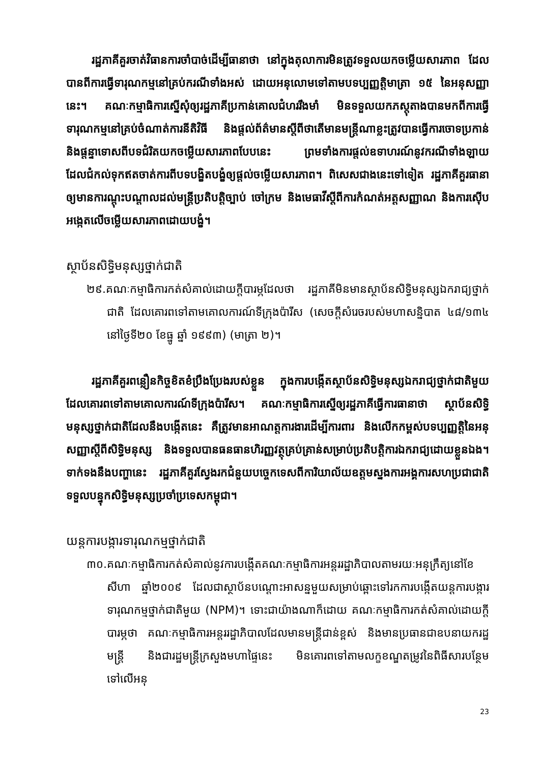រដ្ឋភាគីគួរចាត់វិធានការចាំបាច់ដើម្បីធានាថា នៅក្នុងតុលាការមិនត្រូវទទួលយកចម្លើយសារភាព ដែលបានពីការធ្វើទារុណកម្មនៅគ្រប់ករណីទាំងអស់ ដោយអនុលោមទៅតាមបទប្បញ្ញត្តិមាត្រា ១៥ នៃអនុសញ្ញានេះ។ គណៈកម្មាធិការស្នើសុំឲ្យរដ្ឋភាគីប្រកាន់គោលជំហររឹងមាំ មិនទទួលយកភស្តុតាងបានមកពីការធ្វើទារុណកម្មនៅគ្រប់ចំណាត់ការនីតិវិធី និងផ្តល់ព័ត៌មានស្តីពីថាតើមានមន្ត្រីណាខ្លះត្រូវបានធ្វើការចោទប្រកាន់ និងផ្តន្ទាទោសពីបទជំរិតយកចម្លើយសារភាពបែបនេះ ព្រមទាំងការផ្តល់ឧទាហរណ៍នូវករណីទាំងឡាយ ដែលជំកល់ទុកឥតចាត់ការពីបទបង្ខិតបង្ខំឲ្យផ្តល់ចម្លើយសារភាព។ ពិសេសជាងនេះទៅទៀត រដ្ឋភាគីគួរធានាឲ្យមានការណ្តុះបណ្តាលដល់មន្ត្រីប្រតិបត្តិច្បាប់ ចៅក្រម និងមេធាវីស្តីពីការកំណត់អត្តសញ្ញាណ និងការស៊ើបអង្កេតលើចម្លើយសារភាពដោយបង្ខំ។
ស្ថាប័នសិទ្ធិមនុស្សថ្នាក់ជាតិ
២៩.គណៈកម្មាធិការកត់សំគាល់ដោយក្តីបារម្ភដែលថា រដ្ឋភាគីមិនមានស្ថាប័នសិទ្ធិមនុស្សឯករាជ្យថ្នាក់ជាតិ ដែលគោរពទៅតាមគោលការណ៍ទីក្រុងប៉ារីស (សេចក្តីសំរេចរបស់មហាសន្និបាត ៤៨/១៣៤ នៅថ្ងៃទី២០ ខែធ្នូ ឆ្នាំ ១៩៩៣) (មាត្រា ២)។
រដ្ឋភាគីគួរពន្លឿនកិច្ចខិតខំប្រឹងប្រែងរបស់ខ្លួន ក្នុងការបង្កើតស្ថាប័នសិទ្ធិមនុស្សឯករាជ្យថ្នាក់ជាតិមួយ ដែលគោរពទៅតាមគោលការណ៍ទីក្រុងប៉ារីស។ គណៈកម្មាធិការស្នើឲ្យរដ្ឋភាគីធ្វើការធានាថា ស្ថាប័នសិទ្ធិមនុស្សថ្នាក់ជាតិដែលនឹងបង្កើតនេះ គឺត្រូវមានអាណត្តការងារដើម្បីការពារ និងលើកកម្ពស់បទប្បញ្ញត្តិនៃអនុសញ្ញាស្តីពីសិទ្ធិមនុស្ស និងទទួលបានធនធានហិរញ្ញវត្ថុគ្រប់គ្រាន់សម្រាប់ប្រតិបត្តិការឯករាជ្យដោយខ្លួនឯង។ ទាក់ទងនឹងបញ្ហានេះ រដ្ឋភាគីគួរស្វែងរកជំនួយបច្ចេកទេសពីការិយាល័យឧត្តមស្នងការអង្គការសហប្រជាជាតិ ទទួលបន្ទុកសិទ្ធិមនុស្សប្រចាំប្រទេសកម្ពុជា។
យន្តការបង្ការទារុណកម្មថ្នាក់ជាតិ
៣០.គណៈកម្មាធិការកត់សំគាល់នូវការបង្កើតគណៈកម្មាធិការអន្តររដ្ឋាភិបាលតាមរយៈអនុក្រឹត្យនៅខែសីហា ឆ្នាំ២០០៩ ដែលជាស្ថាប័នបណ្តោះអាសន្នមួយសម្រាប់ឆ្ពោះទៅរកការបង្កើតយន្តការបង្ការទារុណកម្មថ្នាក់ជាតិមួយ (NPM)។ ទោះជាយ៉ាងណាក៏ដោយ គណៈកម្មាធិការកត់សំគាល់ដោយក្តីបារម្ភថា គណៈកម្មាធិការអន្តររដ្ឋាភិបាលដែលមានមន្ត្រីជាន់ខ្ពស់ និងមានប្រធានជាឧបនាយករដ្ឋមន្ត្រី និងជារដ្ឋមន្ត្រីក្រសួងមហាផ្ទៃនេះ មិនគោរពទៅតាមលក្ខខណ្ឌតម្រូវនៃពិធីសារបន្ថែមទៅលើអនុ
23